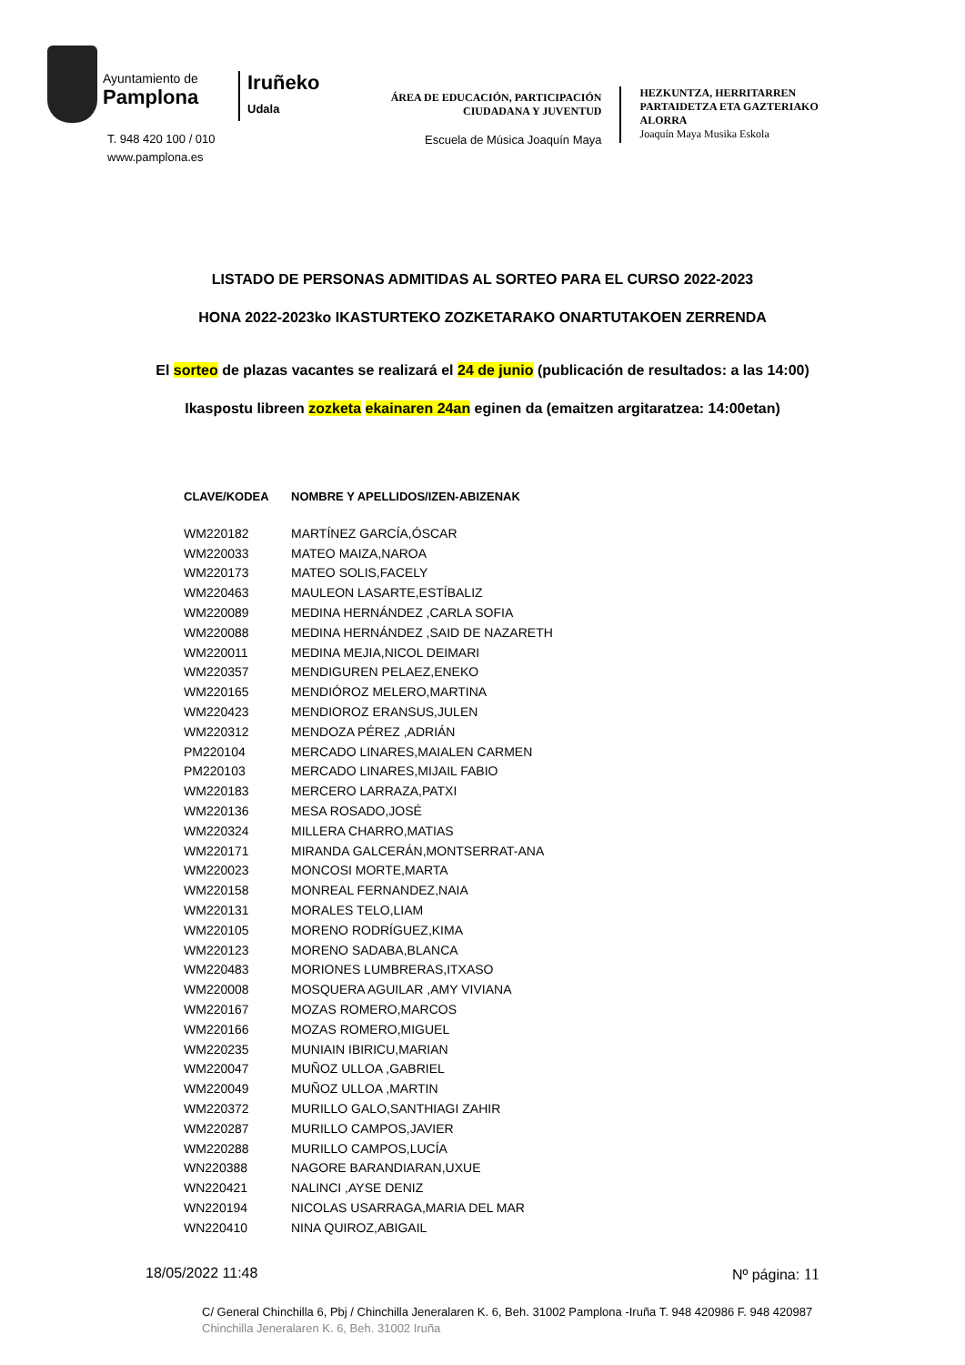Ayuntamiento de
Pamplona
T. 948 420 100 / 010
www.pamplona.es
Iruñeko
Udala
ÁREA DE EDUCACIÓN, PARTICIPACIÓN
CIUDADANA Y JUVENTUD
Escuela de Música Joaquín Maya
HEZKUNTZA, HERRITARREN PARTAIDETZA ETA GAZTERIAKO ALORRA
Joaquín Maya Musika Eskola
LISTADO DE PERSONAS ADMITIDAS AL SORTEO PARA EL CURSO 2022-2023
HONA 2022-2023ko IKASTURTEKO ZOZKETARAKO ONARTUTAKOEN ZERRENDA
El sorteo de plazas vacantes se realizará el 24 de junio (publicación de resultados: a las 14:00)
Ikaspostu libreen zozketa ekainaren 24an eginen da (emaitzen argitaratzea: 14:00etan)
| CLAVE/KODEA | NOMBRE Y APELLIDOS/IZEN-ABIZENAK |
| --- | --- |
| WM220182 | MARTÍNEZ GARCÍA,ÓSCAR |
| WM220033 | MATEO MAIZA,NAROA |
| WM220173 | MATEO SOLIS,FACELY |
| WM220463 | MAULEON LASARTE,ESTÍBALIZ |
| WM220089 | MEDINA HERNÁNDEZ ,CARLA SOFIA |
| WM220088 | MEDINA HERNÁNDEZ ,SAID DE NAZARETH |
| WM220011 | MEDINA MEJIA,NICOL DEIMARI |
| WM220357 | MENDIGUREN PELAEZ,ENEKO |
| WM220165 | MENDIÓROZ MELERO,MARTINA |
| WM220423 | MENDIOROZ ERANSUS,JULEN |
| WM220312 | MENDOZA PÉREZ ,ADRIÁN |
| PM220104 | MERCADO LINARES,MAIALEN CARMEN |
| PM220103 | MERCADO LINARES,MIJAIL FABIO |
| WM220183 | MERCERO LARRAZA,PATXI |
| WM220136 | MESA ROSADO,JOSÉ |
| WM220324 | MILLERA CHARRO,MATIAS |
| WM220171 | MIRANDA GALCERÁN,MONTSERRAT-ANA |
| WM220023 | MONCOSI MORTE,MARTA |
| WM220158 | MONREAL FERNANDEZ,NAIA |
| WM220131 | MORALES TELO,LIAM |
| WM220105 | MORENO RODRÍGUEZ,KIMA |
| WM220123 | MORENO SADABA,BLANCA |
| WM220483 | MORIONES LUMBRERAS,ITXASO |
| WM220008 | MOSQUERA AGUILAR ,AMY VIVIANA |
| WM220167 | MOZAS ROMERO,MARCOS |
| WM220166 | MOZAS ROMERO,MIGUEL |
| WM220235 | MUNIAIN IBIRICU,MARIAN |
| WM220047 | MUÑOZ ULLOA ,GABRIEL |
| WM220049 | MUÑOZ ULLOA ,MARTIN |
| WM220372 | MURILLO GALO,SANTHIAGI ZAHIR |
| WM220287 | MURILLO CAMPOS,JAVIER |
| WM220288 | MURILLO CAMPOS,LUCÍA |
| WN220388 | NAGORE BARANDIARAN,UXUE |
| WN220421 | NALINCI ,AYSE DENIZ |
| WN220194 | NICOLAS USARRAGA,MARIA DEL MAR |
| WN220410 | NINA QUIROZ,ABIGAIL |
18/05/2022 11:48 Nº página: 11
C/ General Chinchilla 6, Pbj / Chinchilla Jeneralaren K. 6, Beh. 31002 Pamplona -Iruña T. 948 420986 F. 948 420987
Chinchilla Jeneralaren K. 6, Beh. 31002 Iruña